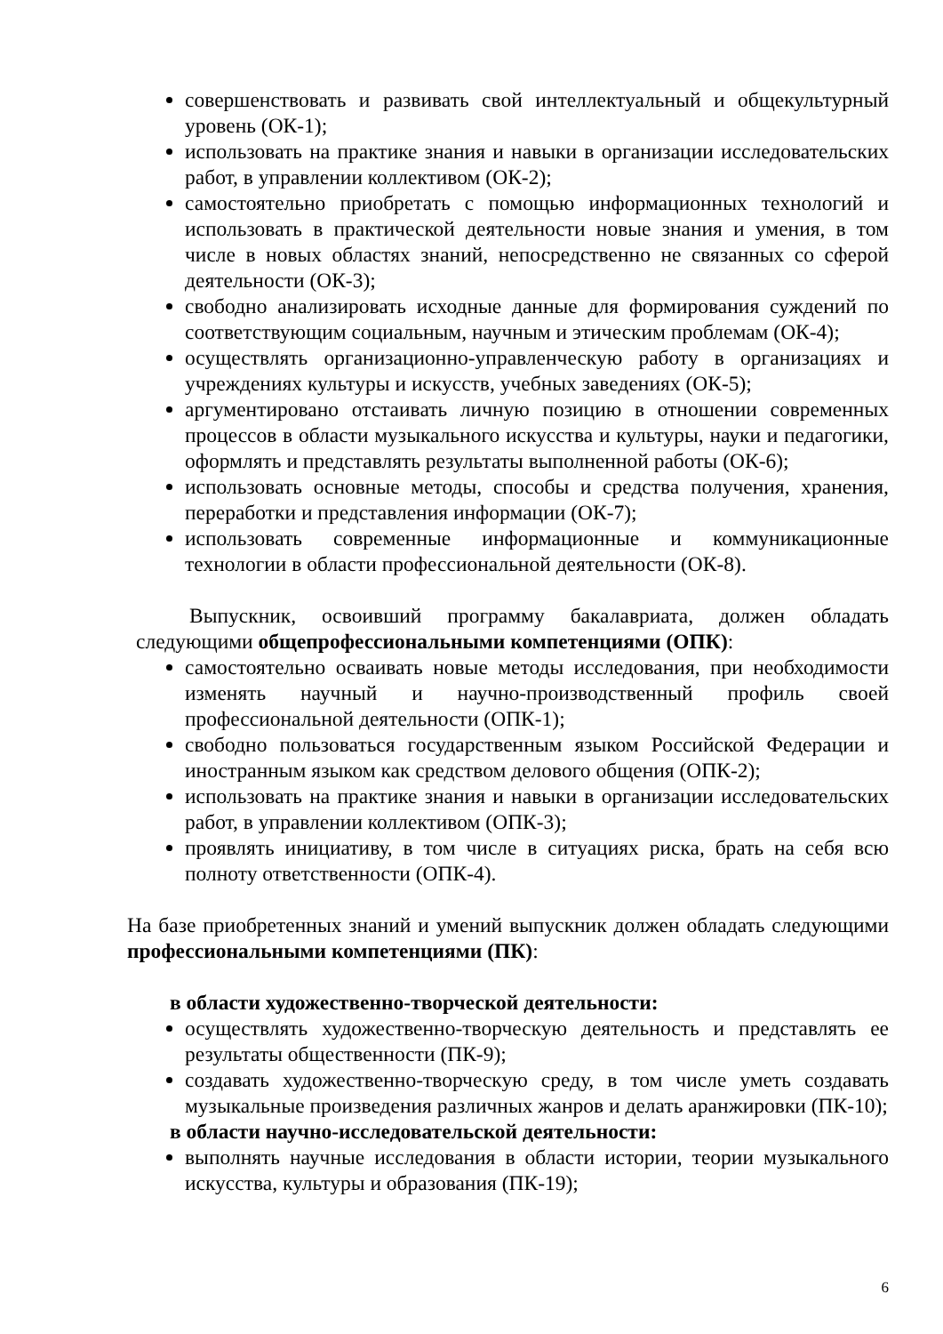совершенствовать и развивать свой интеллектуальный и общекультурный уровень (ОК-1);
использовать на практике знания и навыки в организации исследовательских работ, в управлении коллективом (ОК-2);
самостоятельно приобретать с помощью информационных технологий и использовать в практической деятельности новые знания и умения, в том числе в новых областях знаний, непосредственно не связанных со сферой деятельности (ОК-3);
свободно анализировать исходные данные для формирования суждений по соответствующим социальным, научным и этическим проблемам (ОК-4);
осуществлять организационно-управленческую работу в организациях и учреждениях культуры и искусств, учебных заведениях (ОК-5);
аргументировано отстаивать личную позицию в отношении современных процессов в области музыкального искусства и культуры, науки и педагогики, оформлять и представлять результаты выполненной работы (ОК-6);
использовать основные методы, способы и средства получения, хранения, переработки и представления информации (ОК-7);
использовать современные информационные и коммуникационные технологии в области профессиональной деятельности (ОК-8).
Выпускник, освоивший программу бакалавриата, должен обладать следующими общепрофессиональными компетенциями (ОПК):
самостоятельно осваивать новые методы исследования, при необходимости изменять научный и научно-производственный профиль своей профессиональной деятельности (ОПК-1);
свободно пользоваться государственным языком Российской Федерации и иностранным языком как средством делового общения (ОПК-2);
использовать на практике знания и навыки в организации исследовательских работ, в управлении коллективом (ОПК-3);
проявлять инициативу, в том числе в ситуациях риска, брать на себя всю полноту ответственности (ОПК-4).
На базе приобретенных знаний и умений выпускник должен обладать следующими профессиональными компетенциями (ПК):
в области художественно-творческой деятельности:
осуществлять художественно-творческую деятельность и представлять ее результаты общественности (ПК-9);
создавать художественно-творческую среду, в том числе уметь создавать музыкальные произведения различных жанров и делать аранжировки (ПК-10);
в области научно-исследовательской деятельности:
выполнять научные исследования в области истории, теории музыкального искусства, культуры и образования (ПК-19);
6